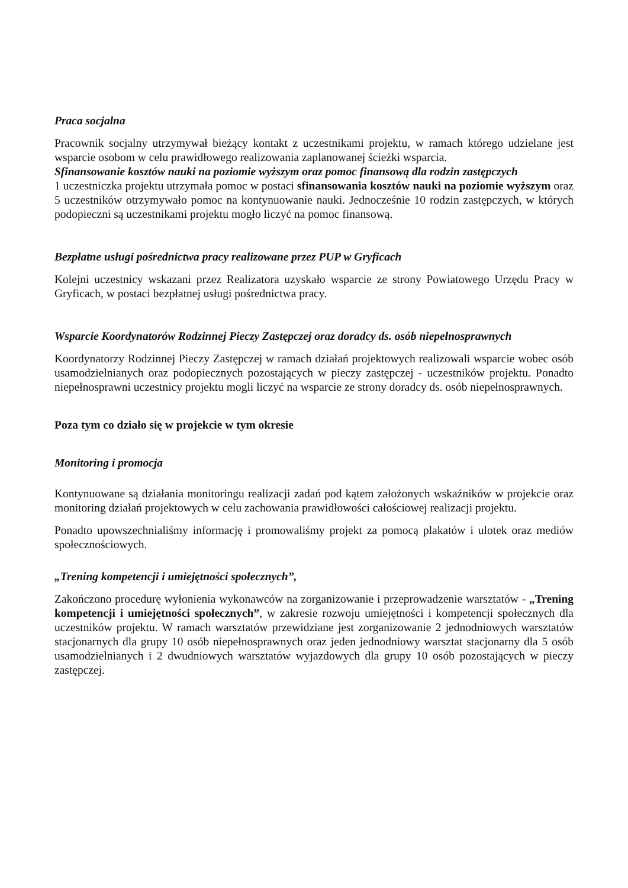Praca socjalna
Pracownik socjalny utrzymywał bieżący kontakt z uczestnikami projektu, w ramach którego udzielane jest wsparcie osobom w celu prawidłowego realizowania zaplanowanej ścieżki wsparcia.
Sfinansowanie kosztów nauki na poziomie wyższym oraz pomoc finansową dla rodzin zastępczych
1 uczestniczka projektu utrzymała pomoc w postaci sfinansowania kosztów nauki na poziomie wyższym oraz 5 uczestników otrzymywało pomoc na kontynuowanie nauki. Jednocześnie 10 rodzin zastępczych, w których podopieczni są uczestnikami projektu mogło liczyć na pomoc finansową.
Bezpłatne usługi pośrednictwa pracy realizowane przez PUP w Gryficach
Kolejni uczestnicy wskazani przez Realizatora uzyskało wsparcie ze strony Powiatowego Urzędu Pracy w Gryficach, w postaci bezpłatnej usługi pośrednictwa pracy.
Wsparcie Koordynatorów Rodzinnej Pieczy Zastępczej oraz doradcy ds. osób niepełnosprawnych
Koordynatorzy Rodzinnej Pieczy Zastępczej w ramach działań projektowych realizowali wsparcie wobec osób usamodzielnianych oraz podopiecznych pozostających w pieczy zastępczej - uczestników projektu. Ponadto niepełnosprawni uczestnicy projektu mogli liczyć na wsparcie ze strony doradcy ds. osób niepełnosprawnych.
Poza tym co działo się w projekcie w tym okresie
Monitoring i promocja
Kontynuowane są działania monitoringu realizacji zadań pod kątem założonych wskaźników w projekcie oraz monitoring działań projektowych w celu zachowania prawidłowości całościowej realizacji projektu.
Ponadto upowszechnialiśmy informację i promowaliśmy projekt za pomocą plakatów i ulotek oraz mediów społecznościowych.
„Trening kompetencji i umiejętności społecznych”,
Zakończono procedurę wyłonienia wykonawców na zorganizowanie i przeprowadzenie warsztatów - „Trening kompetencji i umiejętności społecznych”, w zakresie rozwoju umiejętności i kompetencji społecznych dla uczestników projektu. W ramach warsztatów przewidziane jest zorganizowanie 2 jednodniowych warsztatów stacjonarnych dla grupy 10 osób niepełnosprawnych oraz jeden jednodniowy warsztat stacjonarny dla 5 osób usamodzielnianych i 2 dwudniowych warsztatów wyjazdowych dla grupy 10 osób pozostających w pieczy zastępczej.